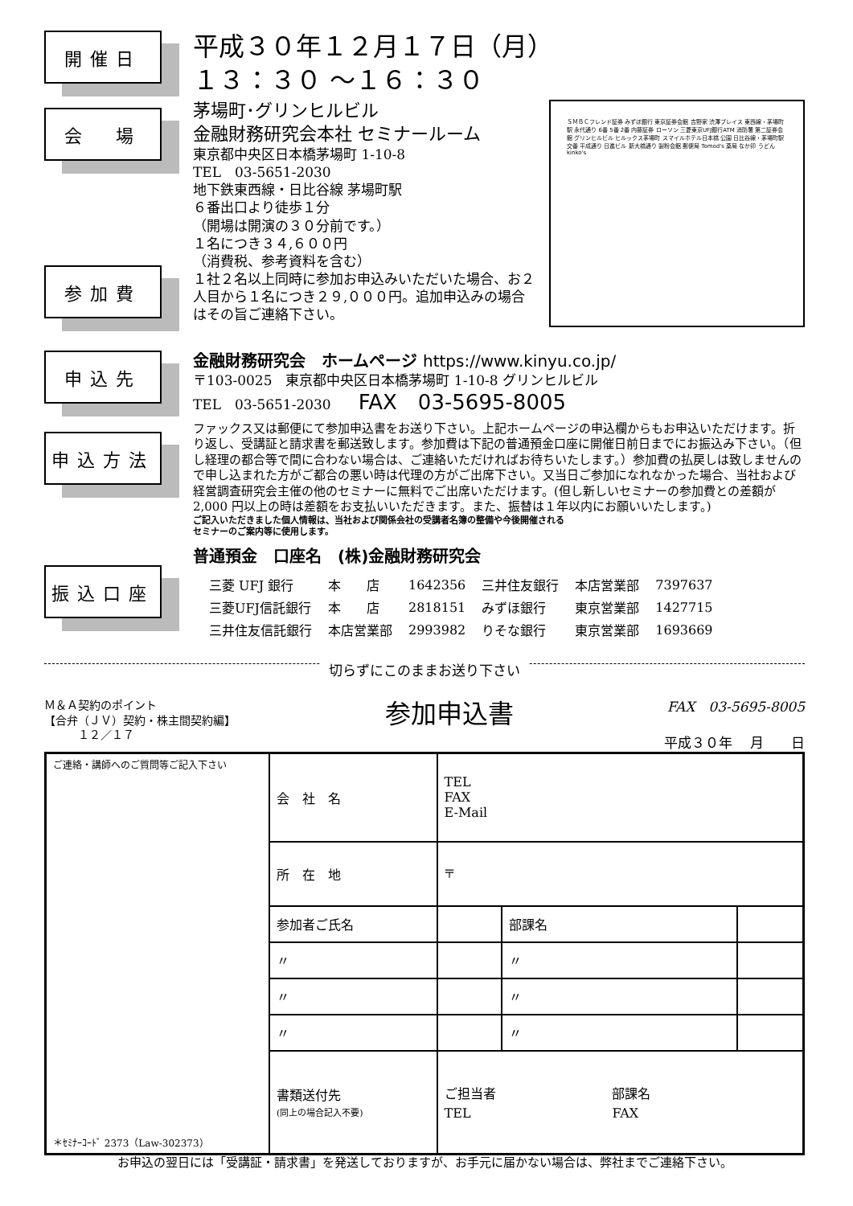開催日
平成３０年１２月１７日（月）
１３：３０ ～１６：３０
会　場
参加費
ＳＭＢＣフレンド証券 みずほ銀行 東京証券会館 吉野家 渋澤プレイス 東西線・茅場町駅 永代通り 6番 5番 2番 内藤証券 ローソン 三菱東京UFJ銀行ATM 消防署 第二証券会館 グリンヒルビル ヒルックス茅場町 スマイルホテル日本橋 公園 日比谷線・茅場町駅 交番 平成通り 日進ビル 新大橋通り 製粉会館 郵便局 Tomod's 薬局 なか卯 うどん kinko's
茅場町･グリンヒルビル
金融財務研究会本社 セミナールーム
東京都中央区日本橋茅場町 1-10-8
TEL　03-5651-2030
地下鉄東西線・日比谷線 茅場町駅
６番出口より徒歩１分
（開場は開演の３０分前です。）
１名につき３４,６００円
（消費税、参考資料を含む）
１社２名以上同時に参加お申込みいただいた場合、お２人目から１名につき２９,０００円。追加申込みの場合はその旨ご連絡下さい。
申込先
申込方法
振込口座
金融財務研究会　ホームページ https://www.kinyu.co.jp/
〒103-0025　東京都中央区日本橋茅場町 1-10-8 グリンヒルビル
TEL　03-5651-2030　　FAX　03-5695-8005
ファックス又は郵便にて参加申込書をお送り下さい。上記ホームページの申込欄からもお申込いただけます。折り返し、受講証と請求書を郵送致します。参加費は下記の普通預金口座に開催日前日までにお振込み下さい。（但し経理の都合等で間に合わない場合は、ご連絡いただければお待ちいたします。）参加費の払戻しは致しませんので申し込まれた方がご都合の悪い時は代理の方がご出席下さい。又当日ご参加になれなかった場合、当社および経営調査研究会主催の他のセミナーに無料でご出席いただけます。(但し新しいセミナーの参加費との差額が 2,000 円以上の時は差額をお支払いいただきます。また、振替は１年以内にお願いいたします。)
ご記入いただきました個人情報は、当社および関係会社の受講者名簿の整備や今後開催される
セミナーのご案内等に使用します。
普通預金　口座名　(株)金融財務研究会
| 三菱 UFJ 銀行 | 本 店 | 1642356 | 三井住友銀行 | 本店営業部 | 7397637 |
| 三菱UFJ信託銀行 | 本 店 | 2818151 | みずほ銀行 | 東京営業部 | 1427715 |
| 三井住友信託銀行 | 本店営業部 | 2993982 | りそな銀行 | 東京営業部 | 1693669 |
切らずにこのままお送り下さい
Ｍ＆Ａ契約のポイント
【合弁（ＪＶ）契約・株主間契約編】
　　　１２／１７
参加申込書
FAX　03-5695-8005
平成３０年　 月　　日
| ご連絡・講師へのご質問等ご記入下さい ＊ｾﾐﾅｰｺｰﾄﾞ 2373（Law-302373） | 会 社 名 | TEL FAX E-Mail | | |
| | 所 在 地 | 〒 | | |
| | 参加者ご氏名 | | 部課名 | |
| | 〃 | | 〃 | |
| | 〃 | | 〃 | |
| | 〃 | | 〃 | |
| | 書類送付先 (同上の場合記入不要) | ご担当者 部課名 TEL FAX | | |
お申込の翌日には「受講証・請求書」を発送しておりますが、お手元に届かない場合は、弊社までご連絡下さい。